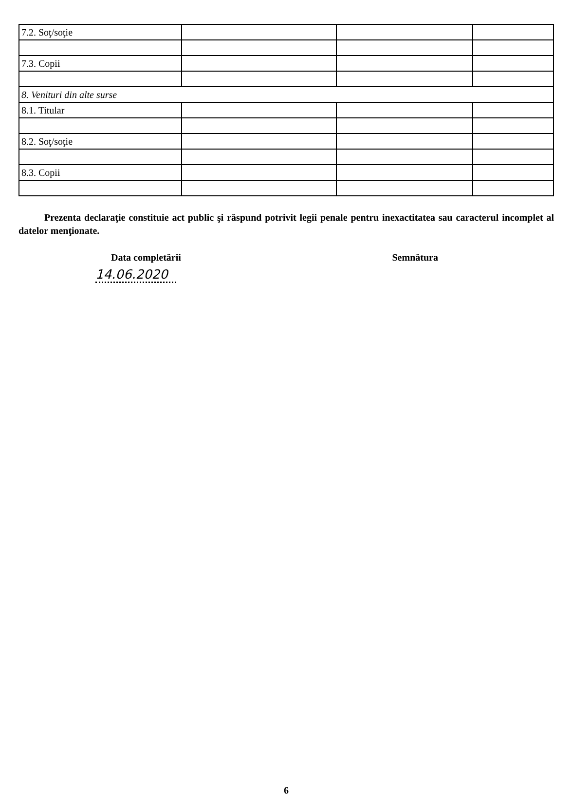| 7.2. Soţ/soţie | | | |
| 7.3. Copii | | | |
| 8. Venituri din alte surse | | | |
| 8.1. Titular | | | |
| 8.2. Soţ/soţie | | | |
| 8.3. Copii | | | |
Prezenta declaraţie constituie act public şi răspund potrivit legii penale pentru inexactitatea sau caracterul incomplet al datelor menţionate.
Data completării
14.06.2020
Semnătura
6